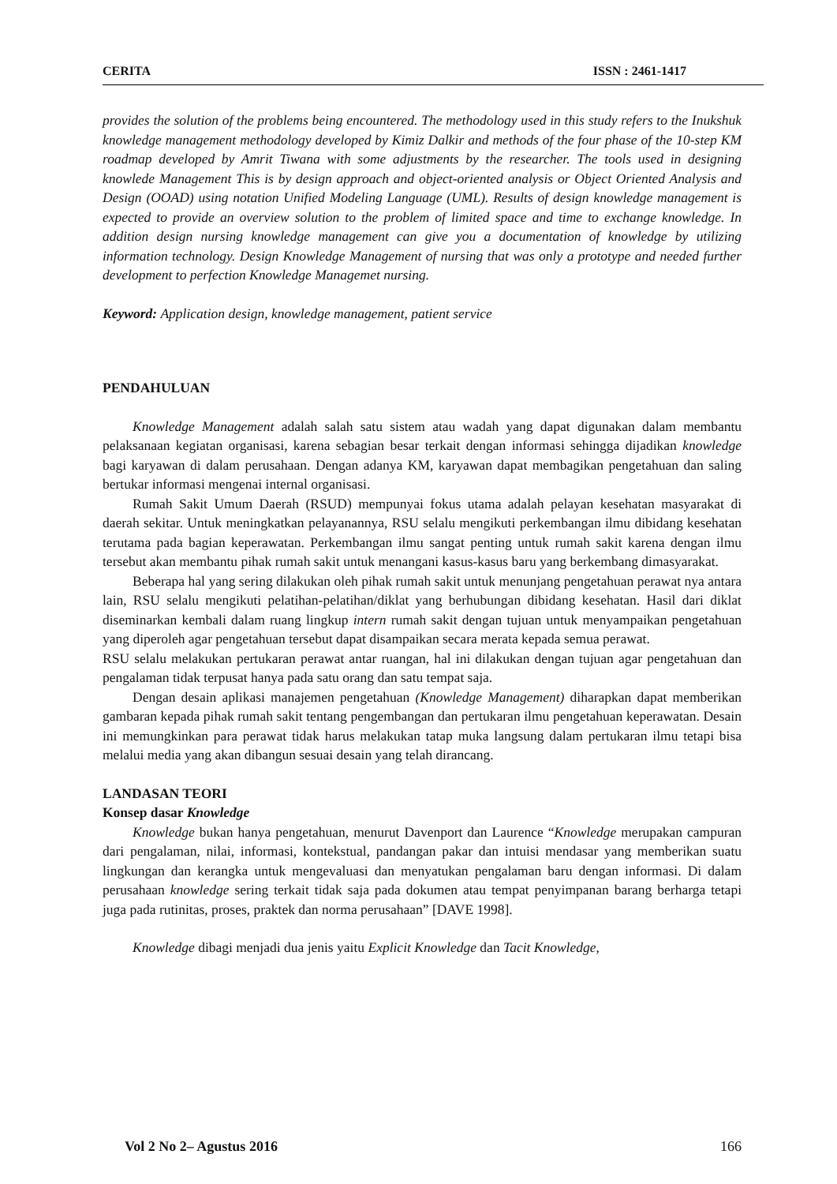CERITA ISSN : 2461-1417
provides the solution of the problems being encountered. The methodology used in this study refers to the Inukshuk knowledge management methodology developed by Kimiz Dalkir and methods of the four phase of the 10-step KM roadmap developed by Amrit Tiwana with some adjustments by the researcher. The tools used in designing knowlede Management This is by design approach and object-oriented analysis or Object Oriented Analysis and Design (OOAD) using notation Unified Modeling Language (UML). Results of design knowledge management is expected to provide an overview solution to the problem of limited space and time to exchange knowledge. In addition design nursing knowledge management can give you a documentation of knowledge by utilizing information technology. Design Knowledge Management of nursing that was only a prototype and needed further development to perfection Knowledge Managemet nursing.
Keyword: Application design, knowledge management, patient service
PENDAHULUAN
Knowledge Management adalah salah satu sistem atau wadah yang dapat digunakan dalam membantu pelaksanaan kegiatan organisasi, karena sebagian besar terkait dengan informasi sehingga dijadikan knowledge bagi karyawan di dalam perusahaan. Dengan adanya KM, karyawan dapat membagikan pengetahuan dan saling bertukar informasi mengenai internal organisasi.
Rumah Sakit Umum Daerah (RSUD) mempunyai fokus utama adalah pelayan kesehatan masyarakat di daerah sekitar. Untuk meningkatkan pelayanannya, RSU selalu mengikuti perkembangan ilmu dibidang kesehatan terutama pada bagian keperawatan. Perkembangan ilmu sangat penting untuk rumah sakit karena dengan ilmu tersebut akan membantu pihak rumah sakit untuk menangani kasus-kasus baru yang berkembang dimasyarakat.
Beberapa hal yang sering dilakukan oleh pihak rumah sakit untuk menunjang pengetahuan perawat nya antara lain, RSU selalu mengikuti pelatihan-pelatihan/diklat yang berhubungan dibidang kesehatan. Hasil dari diklat diseminarkan kembali dalam ruang lingkup intern rumah sakit dengan tujuan untuk menyampaikan pengetahuan yang diperoleh agar pengetahuan tersebut dapat disampaikan secara merata kepada semua perawat.
RSU selalu melakukan pertukaran perawat antar ruangan, hal ini dilakukan dengan tujuan agar pengetahuan dan pengalaman tidak terpusat hanya pada satu orang dan satu tempat saja.
Dengan desain aplikasi manajemen pengetahuan (Knowledge Management) diharapkan dapat memberikan gambaran kepada pihak rumah sakit tentang pengembangan dan pertukaran ilmu pengetahuan keperawatan. Desain ini memungkinkan para perawat tidak harus melakukan tatap muka langsung dalam pertukaran ilmu tetapi bisa melalui media yang akan dibangun sesuai desain yang telah dirancang.
LANDASAN TEORI
Konsep dasar Knowledge
Knowledge bukan hanya pengetahuan, menurut Davenport dan Laurence “Knowledge merupakan campuran dari pengalaman, nilai, informasi, kontekstual, pandangan pakar dan intuisi mendasar yang memberikan suatu lingkungan dan kerangka untuk mengevaluasi dan menyatukan pengalaman baru dengan informasi. Di dalam perusahaan knowledge sering terkait tidak saja pada dokumen atau tempat penyimpanan barang berharga tetapi juga pada rutinitas, proses, praktek dan norma perusahaan” [DAVE 1998].
Knowledge dibagi menjadi dua jenis yaitu Explicit Knowledge dan Tacit Knowledge,
Vol 2 No 2– Agustus 2016 166